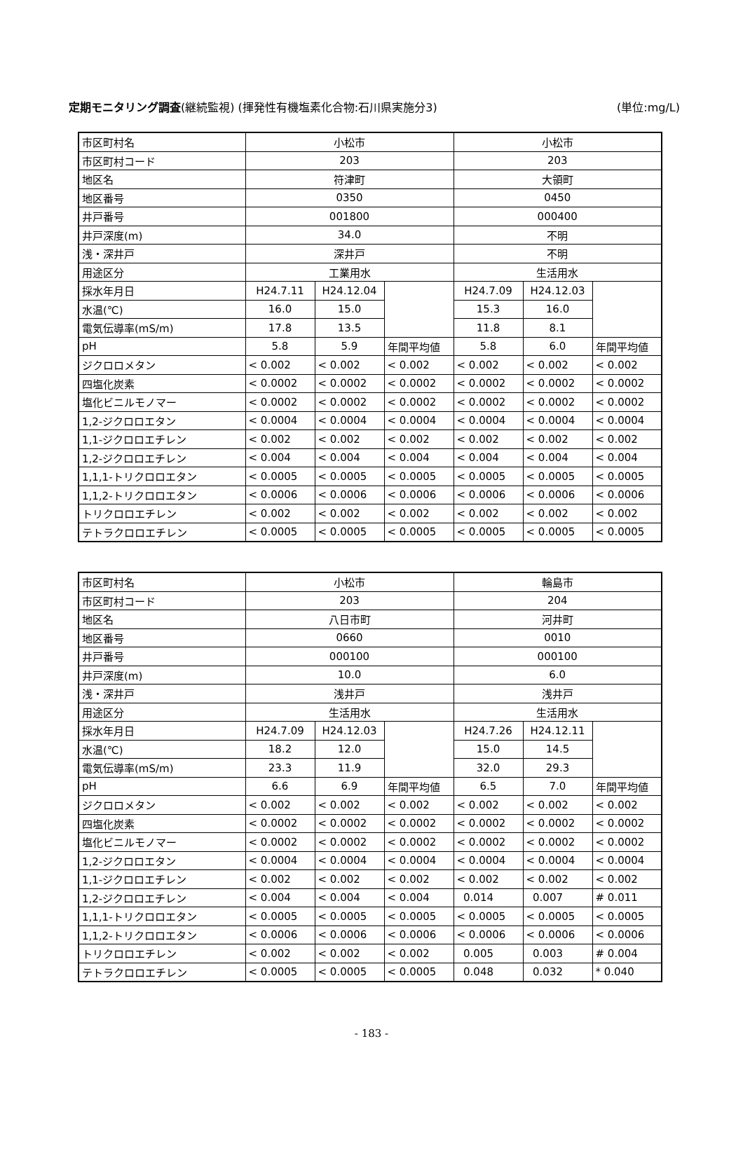定期モニタリング調査(継続監視) (揮発性有機塩素化合物:石川県実施分3) (単位:mg/L)
| 市区町村名 | 小松市 | | | 小松市 | | |
| 市区町村コード | 203 | | | 203 | | |
| 地区名 | 符津町 | | | 大領町 | | |
| 地区番号 | 0350 | | | 0450 | | |
| 井戸番号 | 001800 | | | 000400 | | |
| 井戸深度(m) | 34.0 | | | 不明 | | |
| 浅・深井戸 | 深井戸 | | | 不明 | | |
| 用途区分 | 工業用水 | | | 生活用水 | | |
| 採水年月日 | H24.7.11 | H24.12.04 | | H24.7.09 | H24.12.03 | |
| 水温(℃) | 16.0 | 15.0 | | 15.3 | 16.0 | |
| 電気伝導率(mS/m) | 17.8 | 13.5 | | 11.8 | 8.1 | |
| pH | 5.8 | 5.9 | 年間平均値 | 5.8 | 6.0 | 年間平均値 |
| ジクロロメタン | < 0.002 | < 0.002 | < 0.002 | < 0.002 | < 0.002 | < 0.002 |
| 四塩化炭素 | < 0.0002 | < 0.0002 | < 0.0002 | < 0.0002 | < 0.0002 | < 0.0002 |
| 塩化ビニルモノマー | < 0.0002 | < 0.0002 | < 0.0002 | < 0.0002 | < 0.0002 | < 0.0002 |
| 1,2-ジクロロエタン | < 0.0004 | < 0.0004 | < 0.0004 | < 0.0004 | < 0.0004 | < 0.0004 |
| 1,1-ジクロロエチレン | < 0.002 | < 0.002 | < 0.002 | < 0.002 | < 0.002 | < 0.002 |
| 1,2-ジクロロエチレン | < 0.004 | < 0.004 | < 0.004 | < 0.004 | < 0.004 | < 0.004 |
| 1,1,1-トリクロロエタン | < 0.0005 | < 0.0005 | < 0.0005 | < 0.0005 | < 0.0005 | < 0.0005 |
| 1,1,2-トリクロロエタン | < 0.0006 | < 0.0006 | < 0.0006 | < 0.0006 | < 0.0006 | < 0.0006 |
| トリクロロエチレン | < 0.002 | < 0.002 | < 0.002 | < 0.002 | < 0.002 | < 0.002 |
| テトラクロロエチレン | < 0.0005 | < 0.0005 | < 0.0005 | < 0.0005 | < 0.0005 | < 0.0005 |
| 市区町村名 | 小松市 | | | 輪島市 | | |
| 市区町村コード | 203 | | | 204 | | |
| 地区名 | 八日市町 | | | 河井町 | | |
| 地区番号 | 0660 | | | 0010 | | |
| 井戸番号 | 000100 | | | 000100 | | |
| 井戸深度(m) | 10.0 | | | 6.0 | | |
| 浅・深井戸 | 浅井戸 | | | 浅井戸 | | |
| 用途区分 | 生活用水 | | | 生活用水 | | |
| 採水年月日 | H24.7.09 | H24.12.03 | | H24.7.26 | H24.12.11 | |
| 水温(℃) | 18.2 | 12.0 | | 15.0 | 14.5 | |
| 電気伝導率(mS/m) | 23.3 | 11.9 | | 32.0 | 29.3 | |
| pH | 6.6 | 6.9 | 年間平均値 | 6.5 | 7.0 | 年間平均値 |
| ジクロロメタン | < 0.002 | < 0.002 | < 0.002 | < 0.002 | < 0.002 | < 0.002 |
| 四塩化炭素 | < 0.0002 | < 0.0002 | < 0.0002 | < 0.0002 | < 0.0002 | < 0.0002 |
| 塩化ビニルモノマー | < 0.0002 | < 0.0002 | < 0.0002 | < 0.0002 | < 0.0002 | < 0.0002 |
| 1,2-ジクロロエタン | < 0.0004 | < 0.0004 | < 0.0004 | < 0.0004 | < 0.0004 | < 0.0004 |
| 1,1-ジクロロエチレン | < 0.002 | < 0.002 | < 0.002 | < 0.002 | < 0.002 | < 0.002 |
| 1,2-ジクロロエチレン | < 0.004 | < 0.004 | < 0.004 | 0.014 | 0.007 | # 0.011 |
| 1,1,1-トリクロロエタン | < 0.0005 | < 0.0005 | < 0.0005 | < 0.0005 | < 0.0005 | < 0.0005 |
| 1,1,2-トリクロロエタン | < 0.0006 | < 0.0006 | < 0.0006 | < 0.0006 | < 0.0006 | < 0.0006 |
| トリクロロエチレン | < 0.002 | < 0.002 | < 0.002 | 0.005 | 0.003 | # 0.004 |
| テトラクロロエチレン | < 0.0005 | < 0.0005 | < 0.0005 | 0.048 | 0.032 | * 0.040 |
- 183 -